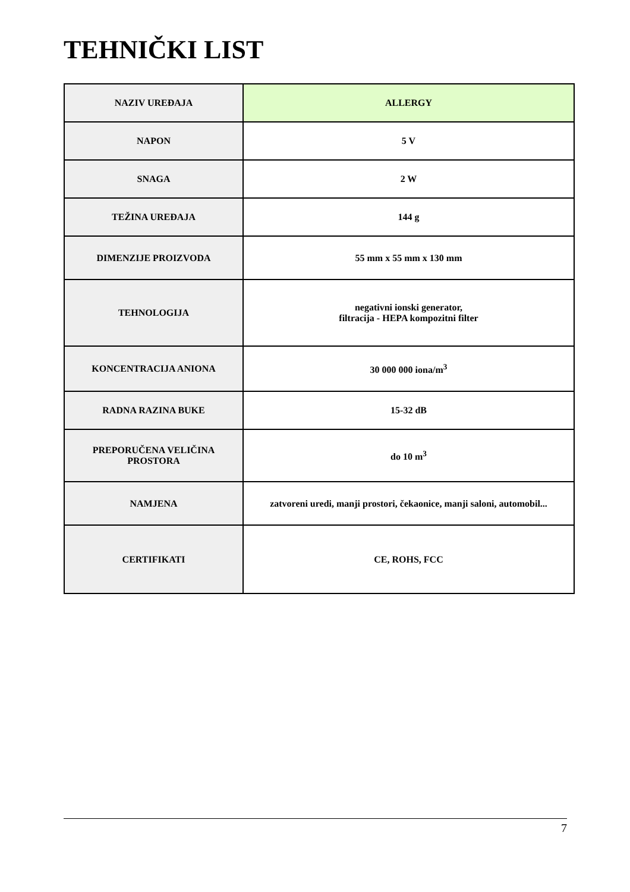TEHNIČKI LIST
| NAZIV UREĐAJA | ALLERGY |
| NAPON | 5 V |
| SNAGA | 2 W |
| TEŽINA UREĐAJA | 144 g |
| DIMENZIJE PROIZVODA | 55 mm x 55 mm x 130 mm |
| TEHNOLOGIJA | negativni ionski generator, filtracija - HEPA kompozitni filter |
| KONCENTRACIJA ANIONA | 30 000 000 iona/m<sup>3</sup> |
| RADNA RAZINA BUKE | 15-32 dB |
| PREPORUČENA VELIČINA PROSTORA | do 10 m<sup>3</sup> |
| NAMJENA | zatvoreni uredi, manji prostori, čekaonice, manji saloni, automobil... |
| CERTIFIKATI | CE, ROHS, FCC |
7